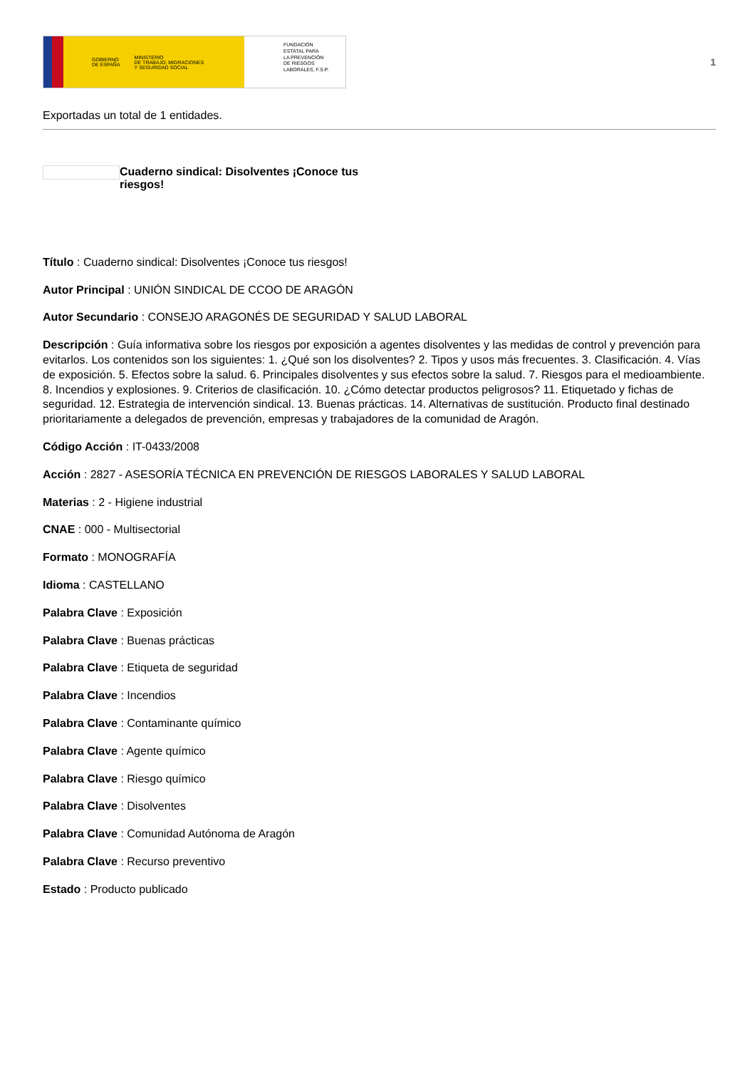GOBIERNO
DE ESPAÑA MINISTERIO
DE TRABAJO, MIGRACIONES
Y SEGURIDAD SOCIAL
FUNDACIÓN
ESTATAL PARA
LA PREVENCIÓN
DE RIESGOS
LABORALES, F.S.P.
1
Exportadas un total de 1 entidades.
Cuaderno sindical: Disolventes ¡Conoce tus riesgos!
Título : Cuaderno sindical: Disolventes ¡Conoce tus riesgos!
Autor Principal : UNIÓN SINDICAL DE CCOO DE ARAGÓN
Autor Secundario : CONSEJO ARAGONÉS DE SEGURIDAD Y SALUD LABORAL
Descripción : Guía informativa sobre los riesgos por exposición a agentes disolventes y las medidas de control y prevención para evitarlos. Los contenidos son los siguientes: 1. ¿Qué son los disolventes? 2. Tipos y usos más frecuentes. 3. Clasificación. 4. Vías de exposición. 5. Efectos sobre la salud. 6. Principales disolventes y sus efectos sobre la salud. 7. Riesgos para el medioambiente. 8. Incendios y explosiones. 9. Criterios de clasificación. 10. ¿Cómo detectar productos peligrosos? 11. Etiquetado y fichas de seguridad. 12. Estrategia de intervención sindical. 13. Buenas prácticas. 14. Alternativas de sustitución. Producto final destinado prioritariamente a delegados de prevención, empresas y trabajadores de la comunidad de Aragón.
Código Acción : IT-0433/2008
Acción : 2827 - ASESORÍA TÉCNICA EN PREVENCIÓN DE RIESGOS LABORALES Y SALUD LABORAL
Materias : 2 - Higiene industrial
CNAE : 000 - Multisectorial
Formato : MONOGRAFÍA
Idioma : CASTELLANO
Palabra Clave : Exposición
Palabra Clave : Buenas prácticas
Palabra Clave : Etiqueta de seguridad
Palabra Clave : Incendios
Palabra Clave : Contaminante químico
Palabra Clave : Agente químico
Palabra Clave : Riesgo químico
Palabra Clave : Disolventes
Palabra Clave : Comunidad Autónoma de Aragón
Palabra Clave : Recurso preventivo
Estado : Producto publicado